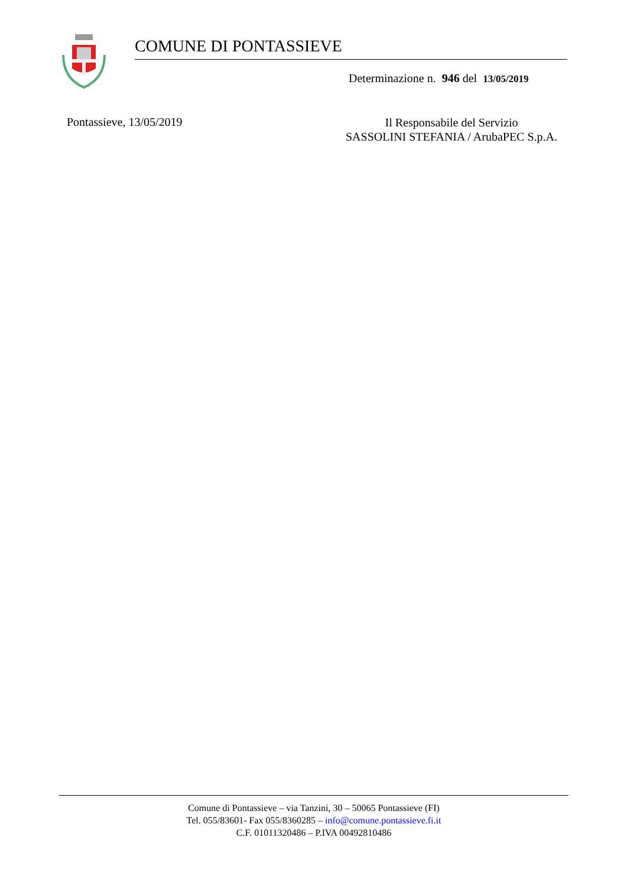COMUNE DI PONTASSIEVE
Determinazione n. 946 del 13/05/2019
Pontassieve, 13/05/2019
Il Responsabile del Servizio
SASSOLINI STEFANIA / ArubaPEC S.p.A.
Comune di Pontassieve – via Tanzini, 30 – 50065 Pontassieve (FI)
Tel. 055/83601- Fax 055/8360285 – info@comune.pontassieve.fi.it
C.F. 01011320486 – P.IVA 00492810486